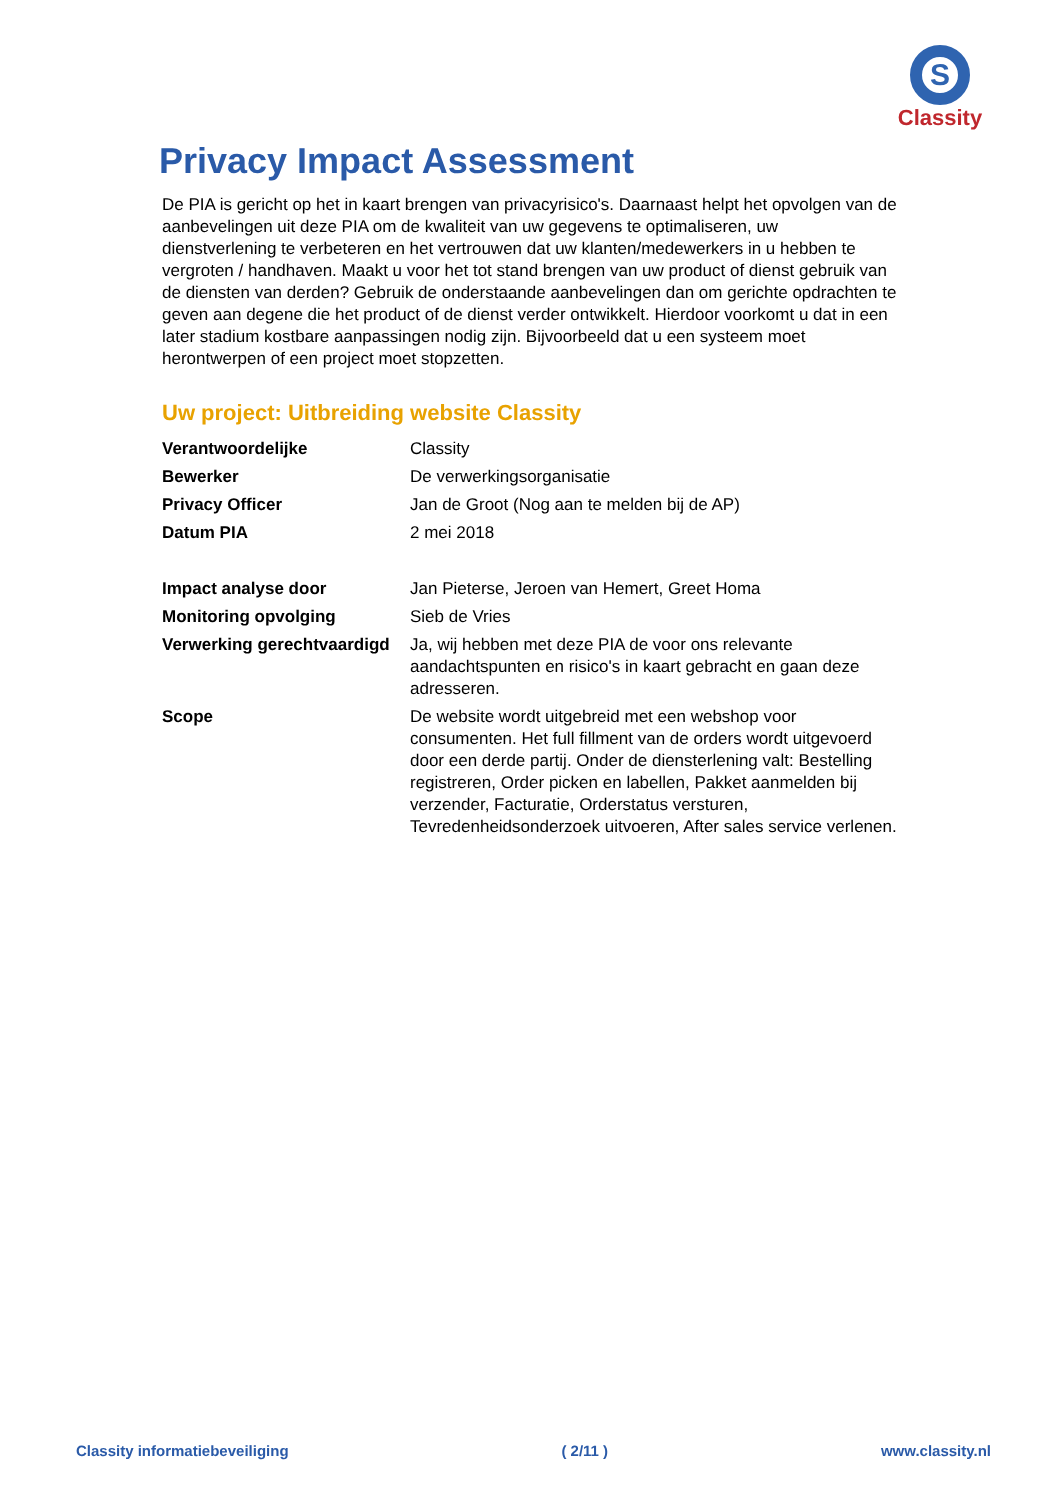S
Classity
Privacy Impact Assessment
De PIA is gericht op het in kaart brengen van privacyrisico's. Daarnaast helpt het opvolgen van de aanbevelingen uit deze PIA om de kwaliteit van uw gegevens te optimaliseren, uw dienstverlening te verbeteren en het vertrouwen dat uw klanten/medewerkers in u hebben te vergroten / handhaven. Maakt u voor het tot stand brengen van uw product of dienst gebruik van de diensten van derden? Gebruik de onderstaande aanbevelingen dan om gerichte opdrachten te geven aan degene die het product of de dienst verder ontwikkelt. Hierdoor voorkomt u dat in een later stadium kostbare aanpassingen nodig zijn. Bijvoorbeeld dat u een systeem moet herontwerpen of een project moet stopzetten.
Uw project: Uitbreiding website Classity
| Verantwoordelijke | Classity |
| Bewerker | De verwerkingsorganisatie |
| Privacy Officer | Jan de Groot (Nog aan te melden bij de AP) |
| Datum PIA | 2 mei 2018 |
| Impact analyse door | Jan Pieterse, Jeroen van Hemert, Greet Homa |
| Monitoring opvolging | Sieb de Vries |
| Verwerking gerechtvaardigd | Ja, wij hebben met deze PIA de voor ons relevante aandachtspunten en risico's in kaart gebracht en gaan deze adresseren. |
| Scope | De website wordt uitgebreid met een webshop voor consumenten. Het full fillment van de orders wordt uitgevoerd door een derde partij. Onder de diensterlening valt: Bestelling registreren, Order picken en labellen, Pakket aanmelden bij verzender, Facturatie, Orderstatus versturen, Tevredenheidsonderzoek uitvoeren, After sales service verlenen. |
Classity informatiebeveiliging ( 2/11 ) www.classity.nl